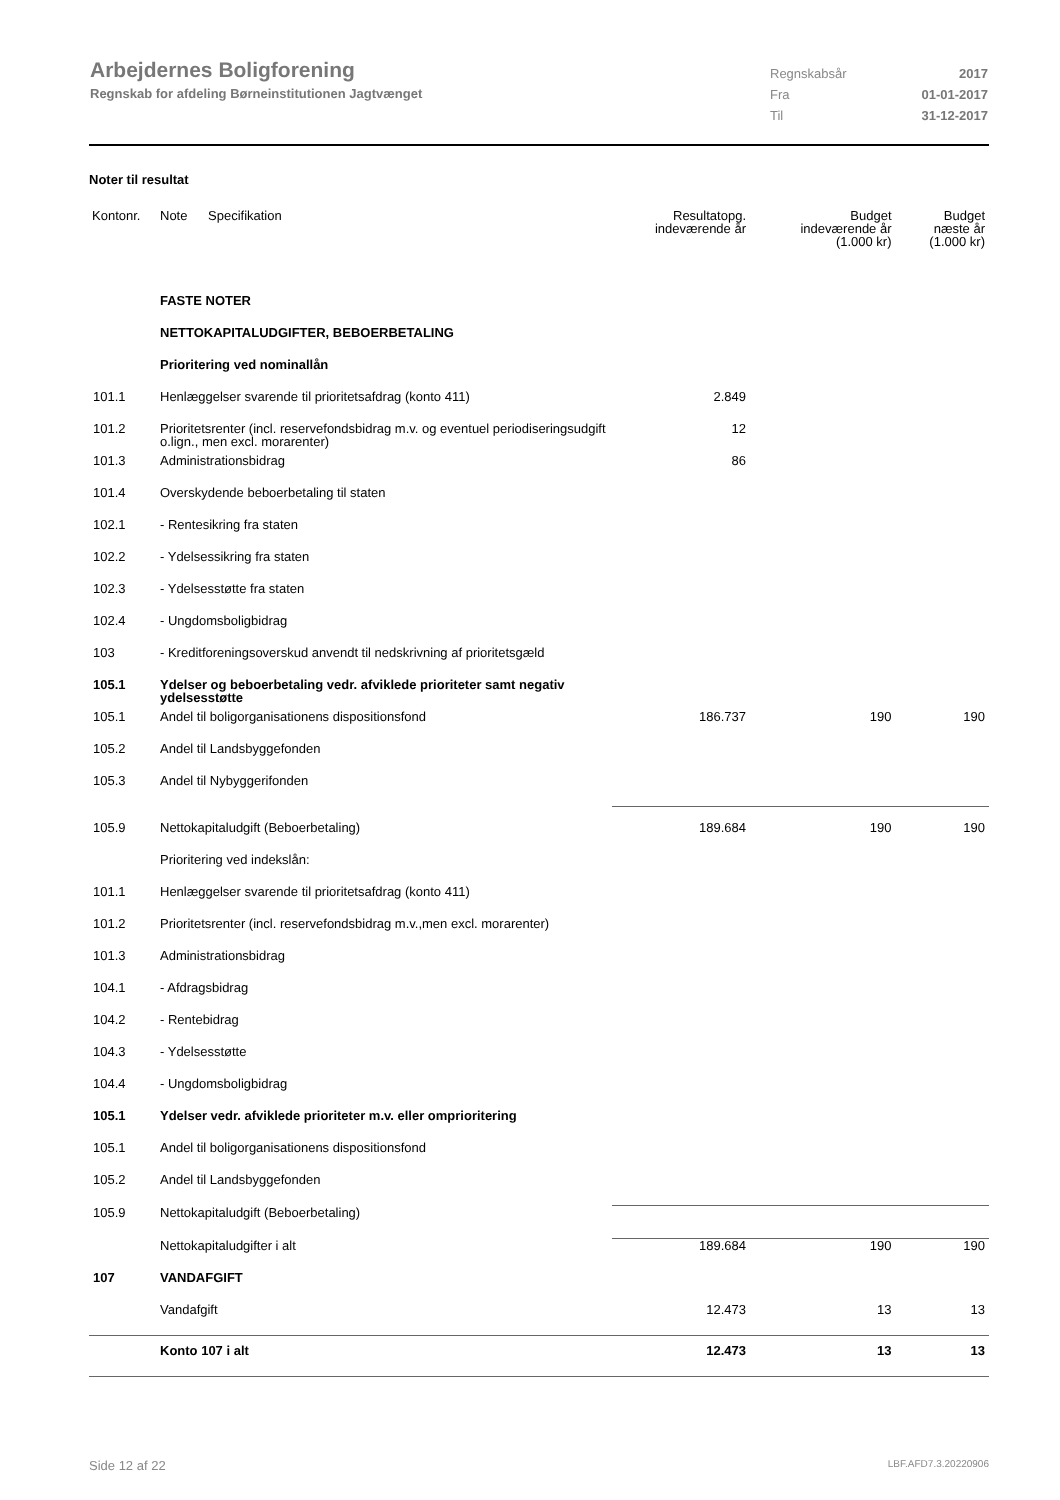Arbejdernes Boligforening
Regnskab for afdeling Børneinstitutionen Jagtvænget
Regnskabsår 2017
Fra 01-01-2017
Til 31-12-2017
Noter til resultat
| Kontonr. | Note | Specifikation | Resultatopg. indeværende år | Budget indeværende år (1.000 kr) | Budget næste år (1.000 kr) |
| --- | --- | --- | --- | --- | --- |
| | FASTE NOTER | | | | |
| | NETTOKAPITALUDGIFTER, BEBOERBETALING | | | | |
| | Prioritering ved nominallån | | | | |
| 101.1 | Henlæggelser svarende til prioritetsafdrag (konto 411) | | 2.849 | | |
| 101.2 | Prioritetsrenter (incl. reservefondsbidrag m.v. og eventuel periodiseringsudgift o.lign., men excl. morarenter) | | 12 | | |
| 101.3 | Administrationsbidrag | | 86 | | |
| 101.4 | Overskydende beboerbetaling til staten | | | | |
| 102.1 | - Rentesikring fra staten | | | | |
| 102.2 | - Ydelsessikring fra staten | | | | |
| 102.3 | - Ydelsesstøtte fra staten | | | | |
| 102.4 | - Ungdomsboligbidrag | | | | |
| 103 | - Kreditforeningsoverskud anvendt til nedskrivning af prioritetsgæld | | | | |
| 105.1 | Ydelser og beboerbetaling vedr. afviklede prioriteter samt negativ ydelsesstøtte | | | | |
| 105.1 | Andel til boligorganisationens dispositionsfond | | 186.737 | 190 | 190 |
| 105.2 | Andel til Landsbyggefonden | | | | |
| 105.3 | Andel til Nybyggerifonden | | | | |
| 105.9 | Nettokapitaludgift (Beboerbetaling) | | 189.684 | 190 | 190 |
| | Prioritering ved indekslån: | | | | |
| 101.1 | Henlæggelser svarende til prioritetsafdrag (konto 411) | | | | |
| 101.2 | Prioritetsrenter (incl. reservefondsbidrag m.v.,men excl. morarenter) | | | | |
| 101.3 | Administrationsbidrag | | | | |
| 104.1 | - Afdragsbidrag | | | | |
| 104.2 | - Rentebidrag | | | | |
| 104.3 | - Ydelsesstøtte | | | | |
| 104.4 | - Ungdomsboligbidrag | | | | |
| 105.1 | Ydelser vedr. afviklede prioriteter m.v. eller omprioritering | | | | |
| 105.1 | Andel til boligorganisationens dispositionsfond | | | | |
| 105.2 | Andel til Landsbyggefonden | | | | |
| 105.9 | Nettokapitaludgift (Beboerbetaling) | | | | |
| | Nettokapitaludgifter i alt | | 189.684 | 190 | 190 |
| 107 | VANDAFGIFT | | | | |
| | Vandafgift | | 12.473 | 13 | 13 |
| | Konto 107 i alt | | 12.473 | 13 | 13 |
Side 12 af 22 LBF.AFD7.3.20220906